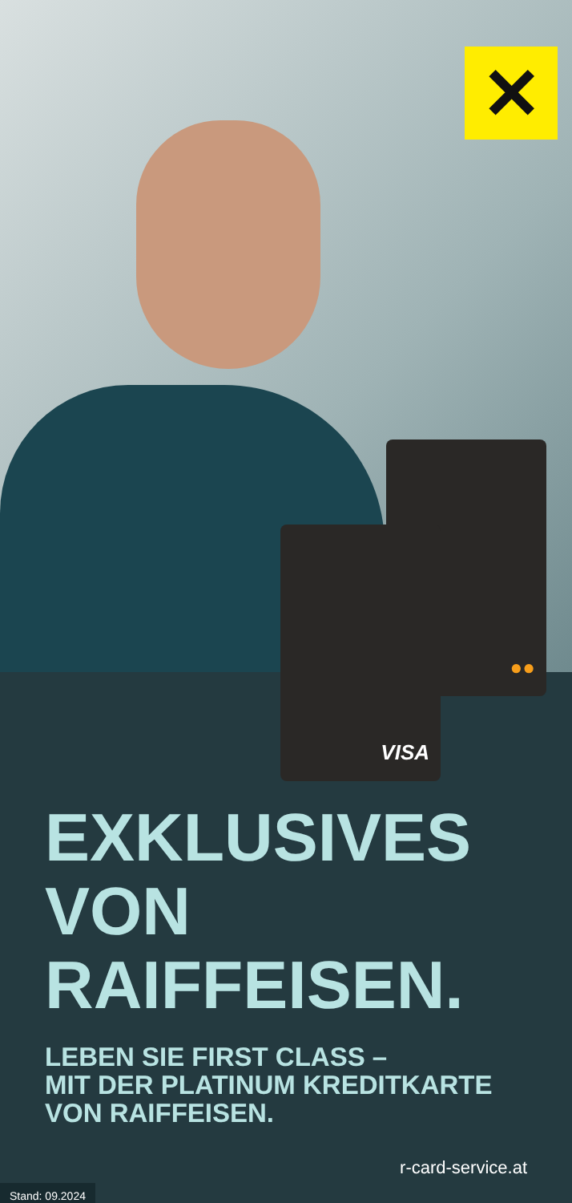✕
●●
VISA
EXKLUSIVES
VON
RAIFFEISEN.
LEBEN SIE FIRST CLASS –
MIT DER PLATINUM KREDITKARTE
VON RAIFFEISEN.
r-card-service.at
Stand: 09.2024